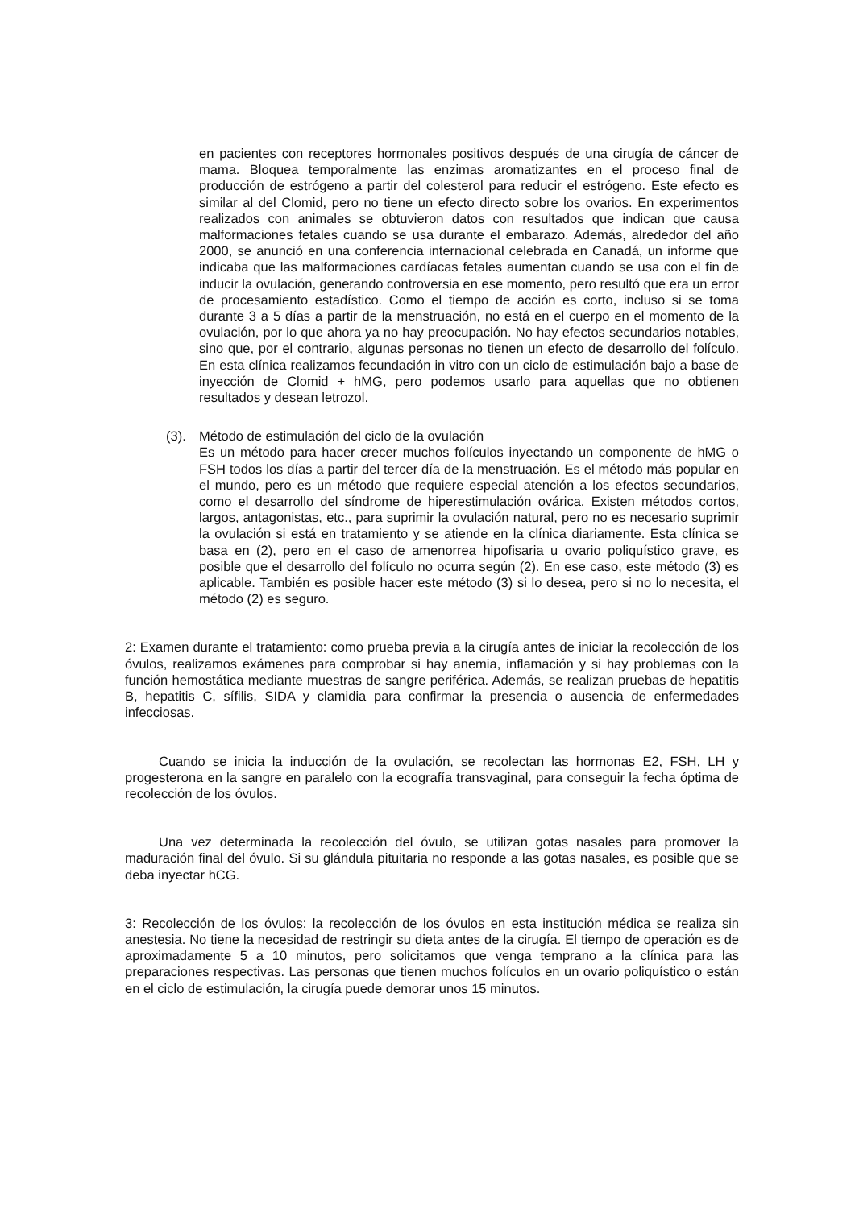en pacientes con receptores hormonales positivos después de una cirugía de cáncer de mama. Bloquea temporalmente las enzimas aromatizantes en el proceso final de producción de estrógeno a partir del colesterol para reducir el estrógeno. Este efecto es similar al del Clomid, pero no tiene un efecto directo sobre los ovarios. En experimentos realizados con animales se obtuvieron datos con resultados que indican que causa malformaciones fetales cuando se usa durante el embarazo. Además, alrededor del año 2000, se anunció en una conferencia internacional celebrada en Canadá, un informe que indicaba que las malformaciones cardíacas fetales aumentan cuando se usa con el fin de inducir la ovulación, generando controversia en ese momento, pero resultó que era un error de procesamiento estadístico. Como el tiempo de acción es corto, incluso si se toma durante 3 a 5 días a partir de la menstruación, no está en el cuerpo en el momento de la ovulación, por lo que ahora ya no hay preocupación. No hay efectos secundarios notables, sino que, por el contrario, algunas personas no tienen un efecto de desarrollo del folículo. En esta clínica realizamos fecundación in vitro con un ciclo de estimulación bajo a base de inyección de Clomid + hMG, pero podemos usarlo para aquellas que no obtienen resultados y desean letrozol.
(3). Método de estimulación del ciclo de la ovulación
Es un método para hacer crecer muchos folículos inyectando un componente de hMG o FSH todos los días a partir del tercer día de la menstruación. Es el método más popular en el mundo, pero es un método que requiere especial atención a los efectos secundarios, como el desarrollo del síndrome de hiperestimulación ovárica. Existen métodos cortos, largos, antagonistas, etc., para suprimir la ovulación natural, pero no es necesario suprimir la ovulación si está en tratamiento y se atiende en la clínica diariamente. Esta clínica se basa en (2), pero en el caso de amenorrea hipofisaria u ovario poliquístico grave, es posible que el desarrollo del folículo no ocurra según (2). En ese caso, este método (3) es aplicable. También es posible hacer este método (3) si lo desea, pero si no lo necesita, el método (2) es seguro.
2: Examen durante el tratamiento: como prueba previa a la cirugía antes de iniciar la recolección de los óvulos, realizamos exámenes para comprobar si hay anemia, inflamación y si hay problemas con la función hemostática mediante muestras de sangre periférica. Además, se realizan pruebas de hepatitis B, hepatitis C, sífilis, SIDA y clamidia para confirmar la presencia o ausencia de enfermedades infecciosas.
Cuando se inicia la inducción de la ovulación, se recolectan las hormonas E2, FSH, LH y progesterona en la sangre en paralelo con la ecografía transvaginal, para conseguir la fecha óptima de recolección de los óvulos.
Una vez determinada la recolección del óvulo, se utilizan gotas nasales para promover la maduración final del óvulo. Si su glándula pituitaria no responde a las gotas nasales, es posible que se deba inyectar hCG.
3: Recolección de los óvulos: la recolección de los óvulos en esta institución médica se realiza sin anestesia. No tiene la necesidad de restringir su dieta antes de la cirugía. El tiempo de operación es de aproximadamente 5 a 10 minutos, pero solicitamos que venga temprano a la clínica para las preparaciones respectivas. Las personas que tienen muchos folículos en un ovario poliquístico o están en el ciclo de estimulación, la cirugía puede demorar unos 15 minutos.